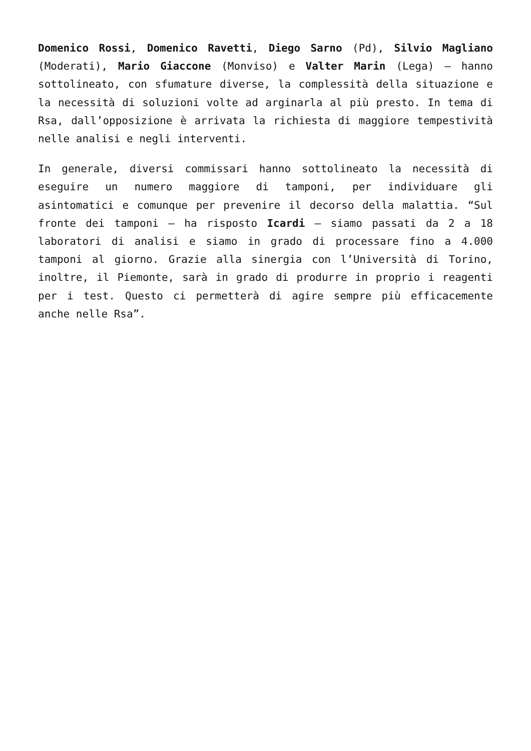Domenico Rossi, Domenico Ravetti, Diego Sarno (Pd), Silvio Magliano (Moderati), Mario Giaccone (Monviso) e Valter Marin (Lega) – hanno sottolineato, con sfumature diverse, la complessità della situazione e la necessità di soluzioni volte ad arginarla al più presto. In tema di Rsa, dall’opposizione è arrivata la richiesta di maggiore tempestività nelle analisi e negli interventi.
In generale, diversi commissari hanno sottolineato la necessità di eseguire un numero maggiore di tamponi, per individuare gli asintomatici e comunque per prevenire il decorso della malattia. “Sul fronte dei tamponi – ha risposto Icardi – siamo passati da 2 a 18 laboratori di analisi e siamo in grado di processare fino a 4.000 tamponi al giorno. Grazie alla sinergia con l’Università di Torino, inoltre, il Piemonte, sarà in grado di produrre in proprio i reagenti per i test. Questo ci permetterà di agire sempre più efficacemente anche nelle Rsa”.